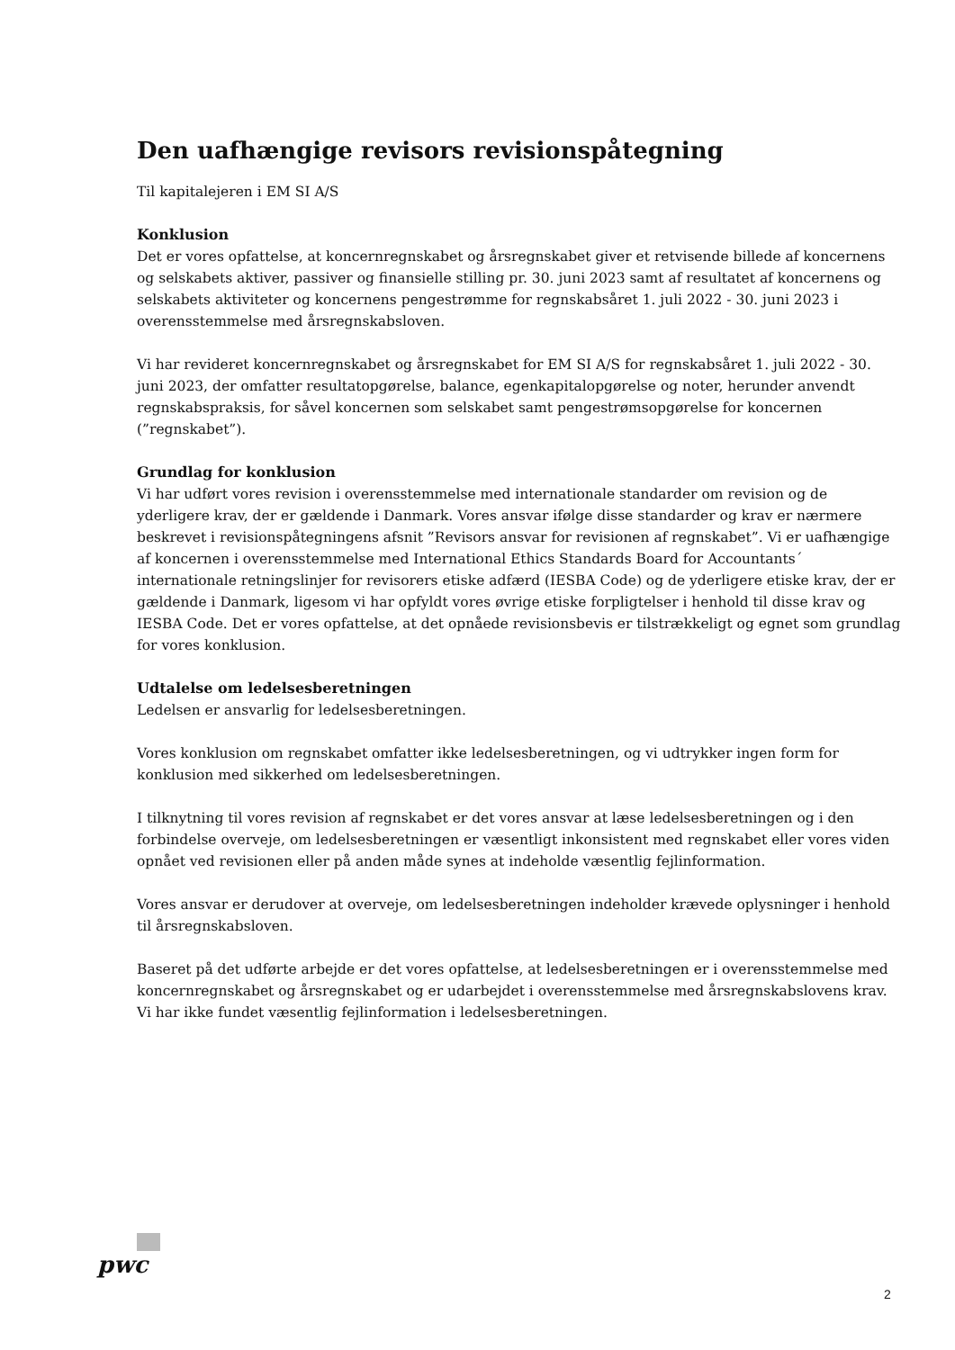Den uafhængige revisors revisionspåtegning
Til kapitalejeren i EM SI A/S
Konklusion
Det er vores opfattelse, at koncernregnskabet og årsregnskabet giver et retvisende billede af koncernens og selskabets aktiver, passiver og finansielle stilling pr. 30. juni 2023 samt af resultatet af koncernens og selskabets aktiviteter og koncernens pengestrømme for regnskabsåret 1. juli 2022 - 30. juni 2023 i overensstemmelse med årsregnskabsloven.
Vi har revideret koncernregnskabet og årsregnskabet for EM SI A/S for regnskabsåret 1. juli 2022 - 30. juni 2023, der omfatter resultatopgørelse, balance, egenkapitalopgørelse og noter, herunder anvendt regnskabspraksis, for såvel koncernen som selskabet samt pengestrømsopgørelse for koncernen (”regnskabet”).
Grundlag for konklusion
Vi har udført vores revision i overensstemmelse med internationale standarder om revision og de yderligere krav, der er gældende i Danmark. Vores ansvar ifølge disse standarder og krav er nærmere beskrevet i revisionspåtegningens afsnit ”Revisors ansvar for revisionen af regnskabet”. Vi er uafhængige af koncernen i overensstemmelse med International Ethics Standards Board for Accountants´ internationale retningslinjer for revisorers etiske adfærd (IESBA Code) og de yderligere etiske krav, der er gældende i Danmark, ligesom vi har opfyldt vores øvrige etiske forpligtelser i henhold til disse krav og IESBA Code. Det er vores opfattelse, at det opnåede revisionsbevis er tilstrækkeligt og egnet som grundlag for vores konklusion.
Udtalelse om ledelsesberetningen
Ledelsen er ansvarlig for ledelsesberetningen.
Vores konklusion om regnskabet omfatter ikke ledelsesberetningen, og vi udtrykker ingen form for konklusion med sikkerhed om ledelsesberetningen.
I tilknytning til vores revision af regnskabet er det vores ansvar at læse ledelsesberetningen og i den forbindelse overveje, om ledelsesberetningen er væsentligt inkonsistent med regnskabet eller vores viden opnået ved revisionen eller på anden måde synes at indeholde væsentlig fejlinformation.
Vores ansvar er derudover at overveje, om ledelsesberetningen indeholder krævede oplysninger i henhold til årsregnskabsloven.
Baseret på det udførte arbejde er det vores opfattelse, at ledelsesberetningen er i overensstemmelse med koncernregnskabet og årsregnskabet og er udarbejdet i overensstemmelse med årsregnskabslovens krav. Vi har ikke fundet væsentlig fejlinformation i ledelsesberetningen.
pwc
2